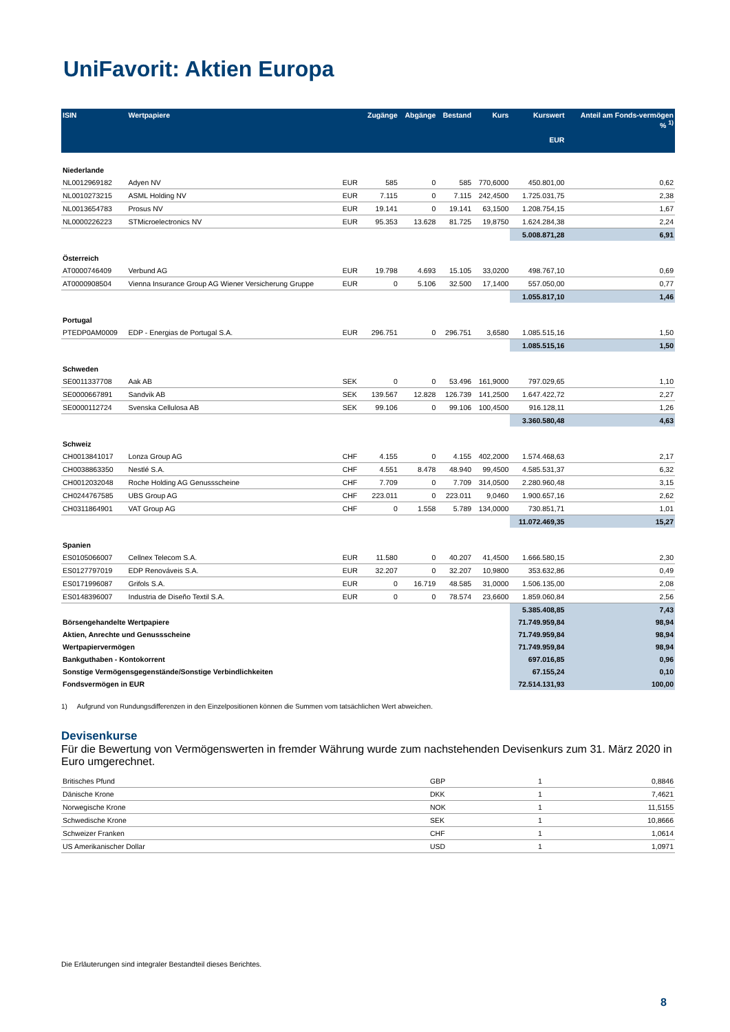UniFavorit: Aktien Europa
| ISIN | Wertpapiere | | Zugänge | Abgänge | Bestand | Kurs | Kurswert EUR | Anteil am Fonds-vermögen % <sup>1)</sup> |
| --- | --- | --- | --- | --- | --- | --- | --- | --- |
| Niederlande | | | | | | | | |
| NL0012969182 | Adyen NV | EUR | 585 | 0 | 585 | 770,6000 | 450.801,00 | 0,62 |
| NL0010273215 | ASML Holding NV | EUR | 7.115 | 0 | 7.115 | 242,4500 | 1.725.031,75 | 2,38 |
| NL0013654783 | Prosus NV | EUR | 19.141 | 0 | 19.141 | 63,1500 | 1.208.754,15 | 1,67 |
| NL0000226223 | STMicroelectronics NV | EUR | 95.353 | 13.628 | 81.725 | 19,8750 | 1.624.284,38 | 2,24 |
| | | | | | | | 5.008.871,28 | 6,91 |
| Österreich | | | | | | | | |
| AT0000746409 | Verbund AG | EUR | 19.798 | 4.693 | 15.105 | 33,0200 | 498.767,10 | 0,69 |
| AT0000908504 | Vienna Insurance Group AG Wiener Versicherung Gruppe | EUR | 0 | 5.106 | 32.500 | 17,1400 | 557.050,00 | 0,77 |
| | | | | | | | 1.055.817,10 | 1,46 |
| Portugal | | | | | | | | |
| PTEDP0AM0009 | EDP - Energias de Portugal S.A. | EUR | 296.751 | 0 | 296.751 | 3,6580 | 1.085.515,16 | 1,50 |
| | | | | | | | 1.085.515,16 | 1,50 |
| Schweden | | | | | | | | |
| SE0011337708 | Aak AB | SEK | 0 | 0 | 53.496 | 161,9000 | 797.029,65 | 1,10 |
| SE0000667891 | Sandvik AB | SEK | 139.567 | 12.828 | 126.739 | 141,2500 | 1.647.422,72 | 2,27 |
| SE0000112724 | Svenska Cellulosa AB | SEK | 99.106 | 0 | 99.106 | 100,4500 | 916.128,11 | 1,26 |
| | | | | | | | 3.360.580,48 | 4,63 |
| Schweiz | | | | | | | | |
| CH0013841017 | Lonza Group AG | CHF | 4.155 | 0 | 4.155 | 402,2000 | 1.574.468,63 | 2,17 |
| CH0038863350 | Nestlé S.A. | CHF | 4.551 | 8.478 | 48.940 | 99,4500 | 4.585.531,37 | 6,32 |
| CH0012032048 | Roche Holding AG Genussscheine | CHF | 7.709 | 0 | 7.709 | 314,0500 | 2.280.960,48 | 3,15 |
| CH0244767585 | UBS Group AG | CHF | 223.011 | 0 | 223.011 | 9,0460 | 1.900.657,16 | 2,62 |
| CH0311864901 | VAT Group AG | CHF | 0 | 1.558 | 5.789 | 134,0000 | 730.851,71 | 1,01 |
| | | | | | | | 11.072.469,35 | 15,27 |
| Spanien | | | | | | | | |
| ES0105066007 | Cellnex Telecom S.A. | EUR | 11.580 | 0 | 40.207 | 41,4500 | 1.666.580,15 | 2,30 |
| ES0127797019 | EDP Renováveis S.A. | EUR | 32.207 | 0 | 32.207 | 10,9800 | 353.632,86 | 0,49 |
| ES0171996087 | Grifols S.A. | EUR | 0 | 16.719 | 48.585 | 31,0000 | 1.506.135,00 | 2,08 |
| ES0148396007 | Industria de Diseño Textil S.A. | EUR | 0 | 0 | 78.574 | 23,6600 | 1.859.060,84 | 2,56 |
| | | | | | | | 5.385.408,85 | 7,43 |
| Börsengehandelte Wertpapiere | | | | | | | 71.749.959,84 | 98,94 |
| Aktien, Anrechte und Genussscheine | | | | | | | 71.749.959,84 | 98,94 |
| Wertpapiervermögen | | | | | | | 71.749.959,84 | 98,94 |
| Bankguthaben - Kontokorrent | | | | | | | 697.016,85 | 0,96 |
| Sonstige Vermögensgegenstände/Sonstige Verbindlichkeiten | | | | | | | 67.155,24 | 0,10 |
| Fondsvermögen in EUR | | | | | | | 72.514.131,93 | 100,00 |
1) Aufgrund von Rundungsdifferenzen in den Einzelpositionen können die Summen vom tatsächlichen Wert abweichen.
Devisenkurse
Für die Bewertung von Vermögenswerten in fremder Währung wurde zum nachstehenden Devisenkurs zum 31. März 2020 in Euro umgerechnet.
| Britisches Pfund | GBP | 1 | 0,8846 |
| Dänische Krone | DKK | 1 | 7,4621 |
| Norwegische Krone | NOK | 1 | 11,5155 |
| Schwedische Krone | SEK | 1 | 10,8666 |
| Schweizer Franken | CHF | 1 | 1,0614 |
| US Amerikanischer Dollar | USD | 1 | 1,0971 |
Die Erläuterungen sind integraler Bestandteil dieses Berichtes.
8